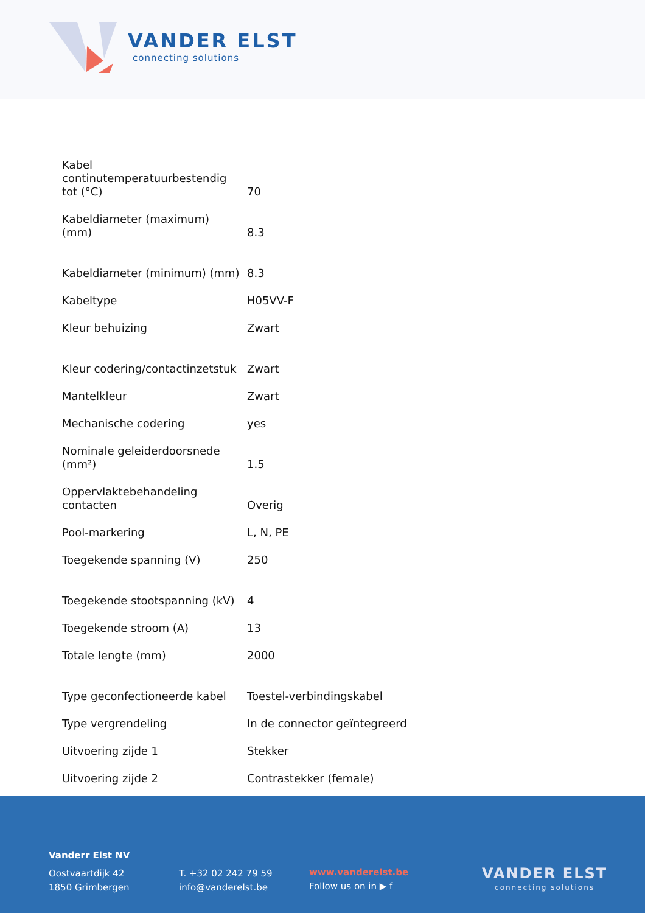VANDER ELST
connecting solutions
| Kabel continutemperatuurbestendig tot (°C) | 70 |
| Kabeldiameter (maximum) (mm) | 8.3 |
| Kabeldiameter (minimum) (mm) | 8.3 |
| Kabeltype | H05VV-F |
| Kleur behuizing | Zwart |
| Kleur codering/contactinzetstuk | Zwart |
| Mantelkleur | Zwart |
| Mechanische codering | yes |
| Nominale geleiderdoorsnede (mm²) | 1.5 |
| Oppervlaktebehandeling contacten | Overig |
| Pool-markering | L, N, PE |
| Toegekende spanning (V) | 250 |
| Toegekende stootspanning (kV) | 4 |
| Toegekende stroom (A) | 13 |
| Totale lengte (mm) | 2000 |
| Type geconfectioneerde kabel | Toestel-verbindingskabel |
| Type vergrendeling | In de connector geïntegreerd |
| Uitvoering zijde 1 | Stekker |
| Uitvoering zijde 2 | Contrastekker (female) |
Vanderr Elst NV
Oostvaartdijk 42
1850 Grimbergen
T. +32 02 242 79 59
info@vanderelst.be
www.vanderelst.be
Follow us on in ▶ f
VANDER ELST
connecting solutions